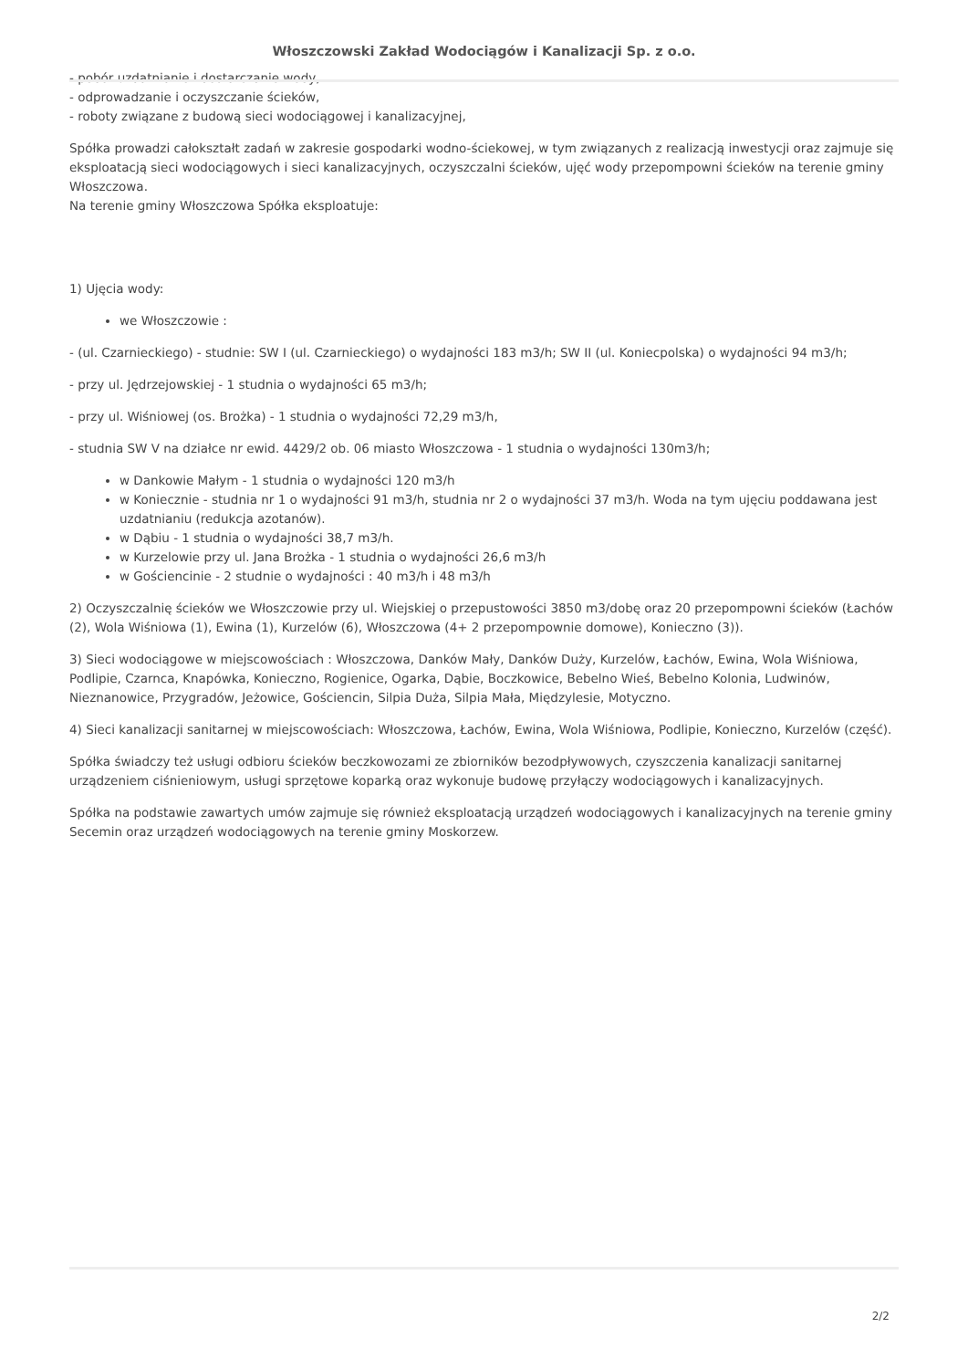Włoszczowski Zakład Wodociągów i Kanalizacji Sp. z o.o.
- pobór uzdatnianie i dostarczanie wody,
- odprowadzanie i oczyszczanie ścieków,
- roboty związane z budową sieci wodociągowej i kanalizacyjnej,
Spółka prowadzi całokształt zadań w zakresie gospodarki wodno-ściekowej, w tym związanych z realizacją inwestycji oraz zajmuje się eksploatacją sieci wodociągowych i sieci kanalizacyjnych, oczyszczalni ścieków, ujęć wody przepompowni ścieków na terenie gminy Włoszczowa.
Na terenie gminy Włoszczowa Spółka eksploatuje:
1) Ujęcia wody:
we Włoszczowie :
- (ul. Czarnieckiego) - studnie: SW I (ul. Czarnieckiego) o wydajności 183 m3/h; SW II (ul. Koniecpolska) o wydajności 94 m3/h;
- przy ul. Jędrzejowskiej - 1 studnia o wydajności 65 m3/h;
- przy ul. Wiśniowej (os. Brożka) - 1 studnia o wydajności 72,29 m3/h,
- studnia SW V na działce nr ewid. 4429/2 ob. 06 miasto Włoszczowa - 1 studnia o wydajności 130m3/h;
w Dankowie Małym - 1 studnia o wydajności 120 m3/h
w Koniecznie - studnia nr 1 o wydajności 91 m3/h, studnia nr 2 o wydajności 37 m3/h. Woda na tym ujęciu poddawana jest uzdatnianiu (redukcja azotanów).
w Dąbiu - 1 studnia o wydajności 38,7 m3/h.
w Kurzelowie przy ul. Jana Brożka - 1 studnia o wydajności 26,6 m3/h
w Gościencinie - 2 studnie o wydajności : 40 m3/h i 48 m3/h
2) Oczyszczalnię ścieków we Włoszczowie przy ul. Wiejskiej o przepustowości 3850 m3/dobę oraz 20 przepompowni ścieków (Łachów (2), Wola Wiśniowa (1), Ewina (1), Kurzelów (6), Włoszczowa (4+ 2 przepompownie domowe), Konieczno (3)).
3) Sieci wodociągowe w miejscowościach : Włoszczowa, Danków Mały, Danków Duży, Kurzelów, Łachów, Ewina, Wola Wiśniowa, Podlipie, Czarnca, Knapówka, Konieczno, Rogienice, Ogarka, Dąbie, Boczkowice, Bebelno Wieś, Bebelno Kolonia, Ludwinów, Nieznanowice, Przygradów, Jeżowice, Gościencin, Silpia Duża, Silpia Mała, Międzylesie, Motyczno.
4) Sieci kanalizacji sanitarnej w miejscowościach: Włoszczowa, Łachów, Ewina, Wola Wiśniowa, Podlipie, Konieczno, Kurzelów (część).
Spółka świadczy też usługi odbioru ścieków beczkowozami ze zbiorników bezodpływowych, czyszczenia kanalizacji sanitarnej urządzeniem ciśnieniowym, usługi sprzętowe koparką oraz wykonuje budowę przyłączy wodociągowych i kanalizacyjnych.
Spółka na podstawie zawartych umów zajmuje się również eksploatacją urządzeń wodociągowych i kanalizacyjnych na terenie gminy Secemin oraz urządzeń wodociągowych na terenie gminy Moskorzew.
2/2